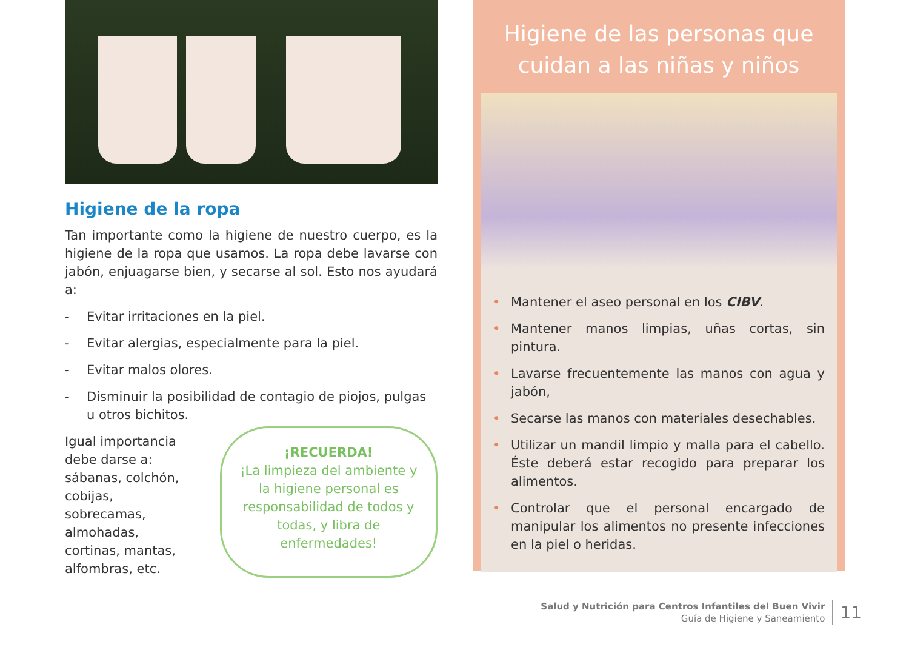Higiene de la ropa
Tan importante como la higiene de nuestro cuerpo, es la higiene de la ropa que usamos. La ropa debe lavarse con jabón, enjuagarse bien, y secarse al sol. Esto nos ayudará a:
- Evitar irritaciones en la piel.
- Evitar alergias, especialmente para la piel.
- Evitar malos olores.
- Disminuir la posibilidad de contagio de piojos, pulgas u otros bichitos.
Igual importancia debe darse a: sábanas, colchón, cobijas, sobrecamas, almohadas, cortinas, mantas, alfombras, etc.
¡RECUERDA!
¡La limpieza del ambiente y la higiene personal es responsabilidad de todos y todas, y libra de enfermedades!
Higiene de las personas que
cuidan a las niñas y niños
• Mantener el aseo personal en los CIBV.
• Mantener manos limpias, uñas cortas, sin pintura.
• Lavarse frecuentemente las manos con agua y jabón,
• Secarse las manos con materiales desechables.
• Utilizar un mandil limpio y malla para el cabello. Éste deberá estar recogido para preparar los alimentos.
• Controlar que el personal encargado de manipular los alimentos no presente infecciones en la piel o heridas.
Salud y Nutrición para Centros Infantiles del Buen Vivir
Guía de Higiene y Saneamiento
11